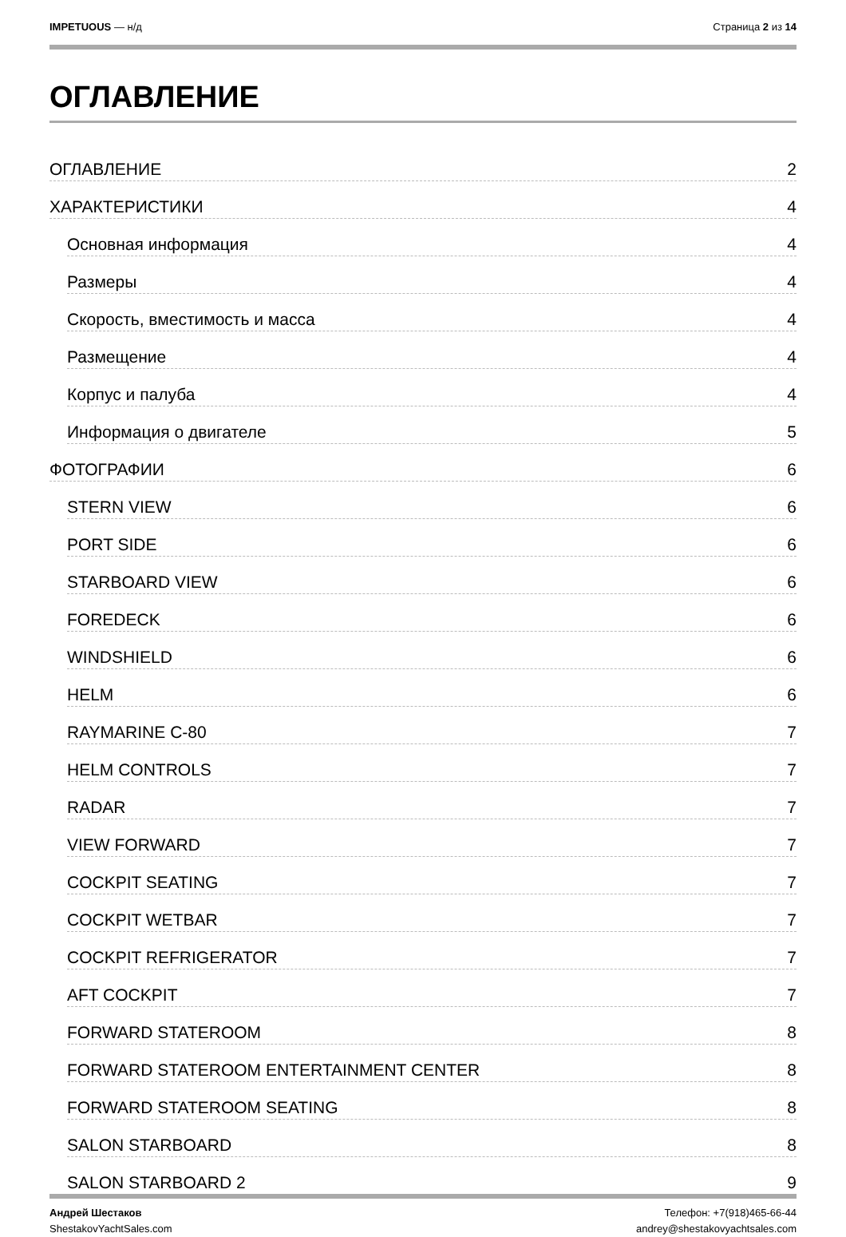IMPETUOUS — н/д Страница 2 из 14
ОГЛАВЛЕНИЕ
ОГЛАВЛЕНИЕ 2
ХАРАКТЕРИСТИКИ 4
Основная информация 4
Размеры 4
Скорость, вместимость и масса 4
Размещение 4
Корпус и палуба 4
Информация о двигателе 5
ФОТОГРАФИИ 6
STERN VIEW 6
PORT SIDE 6
STARBOARD VIEW 6
FOREDECK 6
WINDSHIELD 6
HELM 6
RAYMARINE C-80 7
HELM CONTROLS 7
RADAR 7
VIEW FORWARD 7
COCKPIT SEATING 7
COCKPIT WETBAR 7
COCKPIT REFRIGERATOR 7
AFT COCKPIT 7
FORWARD STATEROOM 8
FORWARD STATEROOM ENTERTAINMENT CENTER 8
FORWARD STATEROOM SEATING 8
SALON STARBOARD 8
SALON STARBOARD 2 9
Андрей Шестаков
ShestakovYachtSales.com
Телефон: +7(918)465-66-44
andrey@shestakovyachtsales.com